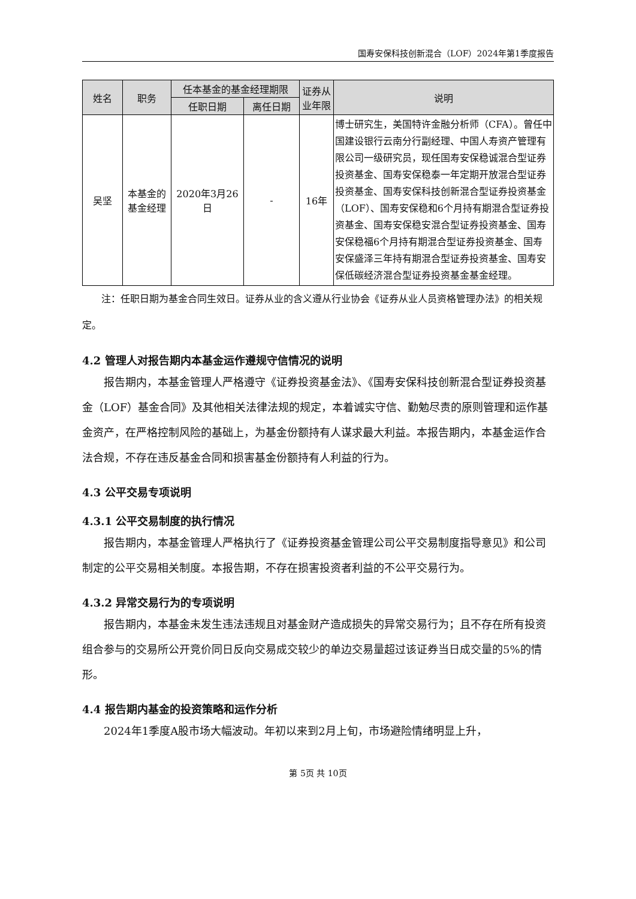国寿安保科技创新混合（LOF）2024年第1季度报告
| 姓名 | 职务 | 任本基金的基金经理期限 | | 证券从业年限 | 说明 |
| --- | --- | --- | --- | --- | --- |
| | | 任职日期 | 离任日期 | | |
| 吴坚 | 本基金的基金经理 | 2020年3月26日 | - | 16年 | 博士研究生，美国特许金融分析师（CFA）。曾任中国建设银行云南分行副经理、中国人寿资产管理有限公司一级研究员，现任国寿安保稳诚混合型证券投资基金、国寿安保稳泰一年定期开放混合型证券投资基金、国寿安保科技创新混合型证券投资基金（LOF）、国寿安保稳和6个月持有期混合型证券投资基金、国寿安保稳安混合型证券投资基金、国寿安保稳福6个月持有期混合型证券投资基金、国寿安保盛泽三年持有期混合型证券投资基金、国寿安保低碳经济混合型证券投资基金基金经理。 |
注：任职日期为基金合同生效日。证券从业的含义遵从行业协会《证券从业人员资格管理办法》的相关规定。
4.2 管理人对报告期内本基金运作遵规守信情况的说明
报告期内，本基金管理人严格遵守《证券投资基金法》、《国寿安保科技创新混合型证券投资基金（LOF）基金合同》及其他相关法律法规的规定，本着诚实守信、勤勉尽责的原则管理和运作基金资产，在严格控制风险的基础上，为基金份额持有人谋求最大利益。本报告期内，本基金运作合法合规，不存在违反基金合同和损害基金份额持有人利益的行为。
4.3 公平交易专项说明
4.3.1 公平交易制度的执行情况
报告期内，本基金管理人严格执行了《证券投资基金管理公司公平交易制度指导意见》和公司制定的公平交易相关制度。本报告期，不存在损害投资者利益的不公平交易行为。
4.3.2 异常交易行为的专项说明
报告期内，本基金未发生违法违规且对基金财产造成损失的异常交易行为；且不存在所有投资组合参与的交易所公开竞价同日反向交易成交较少的单边交易量超过该证券当日成交量的5%的情形。
4.4 报告期内基金的投资策略和运作分析
2024年1季度A股市场大幅波动。年初以来到2月上旬，市场避险情绪明显上升，
第 5页 共 10页